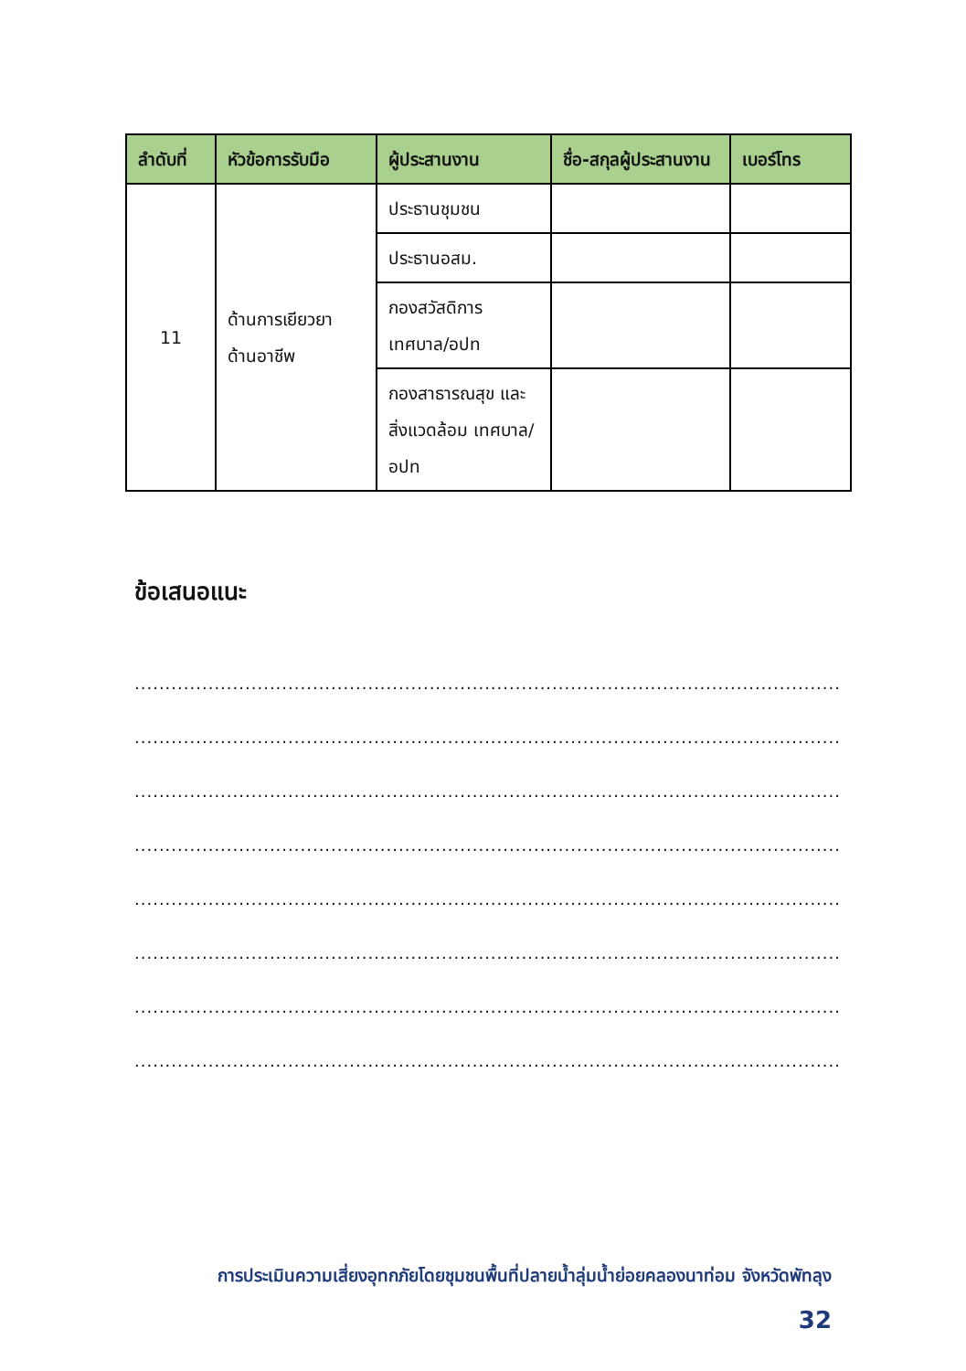| ลำดับที่ | หัวข้อการรับมือ | ผู้ประสานงาน | ชื่อ-สกุลผู้ประสานงาน | เบอร์โทร |
| --- | --- | --- | --- | --- |
| 11 | ด้านการเยียวยา ด้านอาชีพ | ประธานชุมชน | | |
| | | ประธานอสม. | | |
| | | กองสวัสดิการ เทศบาล/อปท | | |
| | | กองสาธารณสุข และสิ่งแวดล้อม เทศบาล/อปท | | |
ข้อเสนอแนะ
.........................................................................................................................
.........................................................................................................................
.........................................................................................................................
.........................................................................................................................
.........................................................................................................................
.........................................................................................................................
.........................................................................................................................
......................................................................................................................
การประเมินความเสี่ยงอุทกภัยโดยชุมชนพื้นที่ปลายน้ำลุ่มน้ำย่อยคลองนาท่อม จังหวัดพัทลุง
32